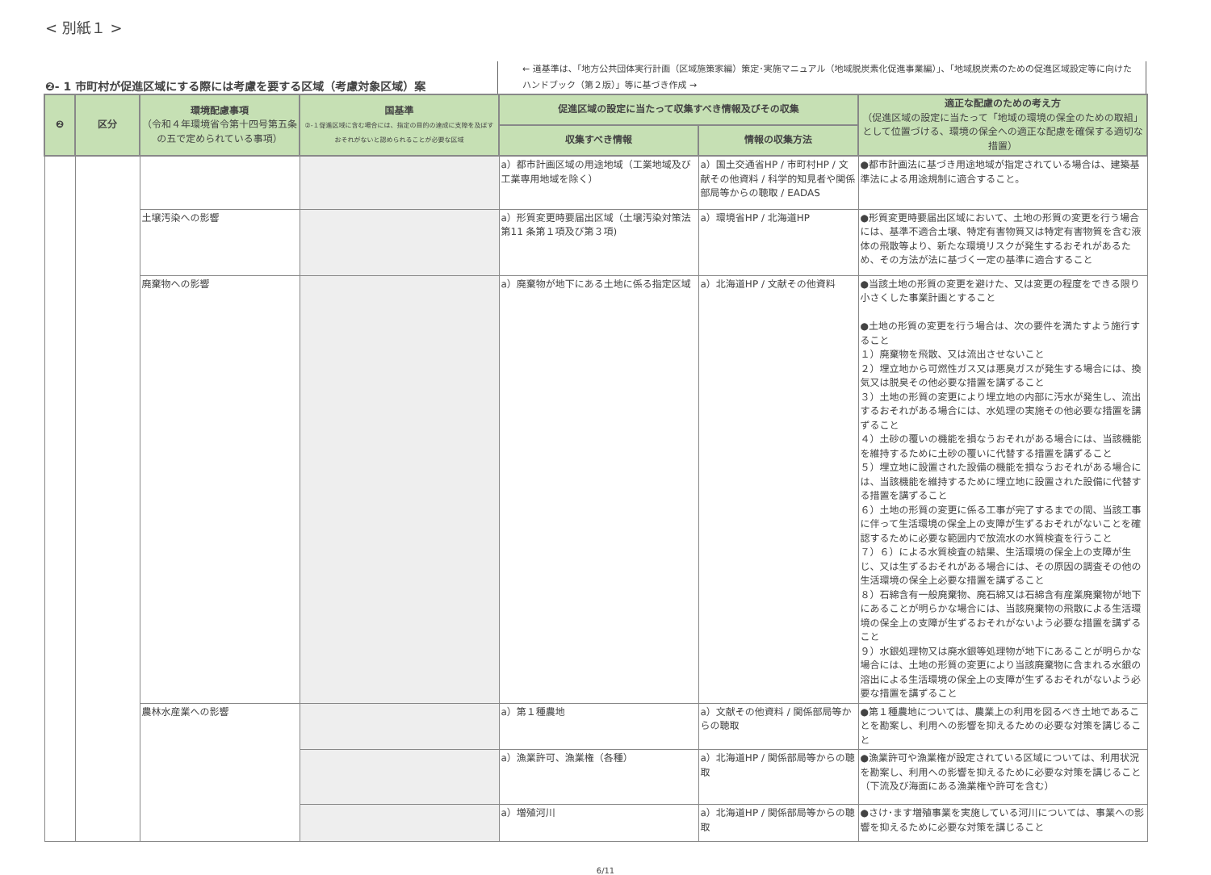< 別紙１ >
❷- 1 市町村が促進区域にする際には考慮を要する区域（考慮対象区域）案
← 道基準は、「地方公共団体実行計画（区域施策家編）策定･実施マニュアル（地域脱炭素化促進事業編）」、「地域脱炭素のための促進区域設定等に向けたハンドブック（第２版）」等に基づき作成 →
| ❷ | 区分 | 環境配慮事項 （令和４年環境省令第十四号第五条の五で定められている事項） | 国基準 ②-１促進区域に含む場合には、指定の目的の達成に支障を及ぼすおそれがないと認められることが必要な区域 | 促進区域の設定に当たって収集すべき情報及びその収集 | | 適正な配慮のための考え方 （促進区域の設定に当たって「地域の環境の保全のための取組」として位置づける、環境の保全への適正な配慮を確保する適切な措置） |
| --- | --- | --- | --- | --- | --- | --- |
| | | | | 収集すべき情報 | 情報の収集方法 | |
| | | | | a）都市計画区域の用途地域（工業地域及び工業専用地域を除く） | a）国土交通省HP / 市町村HP / 文献その他資料 / 科学的知見者や関係部局等からの聴取 / EADAS | ●都市計画法に基づき用途地域が指定されている場合は、建築基準法による用途規制に適合すること。 |
| | | 土壌汚染への影響 | | a）形質変更時要届出区域（土壌汚染対策法第11 条第１項及び第３項) | a）環境省HP / 北海道HP | ●形質変更時要届出区域において、土地の形質の変更を行う場合には、基準不適合土壌、特定有害物質又は特定有害物質を含む液体の飛散等より、新たな環境リスクが発生するおそれがあるため、その方法が法に基づく一定の基準に適合すること |
| | | 廃棄物への影響 | | a）廃棄物が地下にある土地に係る指定区域 | a）北海道HP / 文献その他資料 | ●当該土地の形質の変更を避けた、又は変更の程度をできる限り小さくした事業計画とすること ●土地の形質の変更を行う場合は、次の要件を満たすよう施行すること １）廃棄物を飛散、又は流出させないこと ２）埋立地から可燃性ガス又は悪臭ガスが発生する場合には、換気又は脱臭その他必要な措置を講ずること ３）土地の形質の変更により埋立地の内部に汚水が発生し、流出するおそれがある場合には、水処理の実施その他必要な措置を講ずること ４）土砂の覆いの機能を損なうおそれがある場合には、当該機能を維持するために土砂の覆いに代替する措置を講ずること ５）埋立地に設置された設備の機能を損なうおそれがある場合には、当該機能を維持するために埋立地に設置された設備に代替する措置を講ずること ６）土地の形質の変更に係る工事が完了するまでの間、当該工事に伴って生活環境の保全上の支障が生ずるおそれがないことを確認するために必要な範囲内で放流水の水質検査を行うこと ７）６）による水質検査の結果、生活環境の保全上の支障が生じ、又は生ずるおそれがある場合には、その原因の調査その他の生活環境の保全上必要な措置を講ずること ８）石綿含有一般廃棄物、廃石綿又は石綿含有産業廃棄物が地下にあることが明らかな場合には、当該廃棄物の飛散による生活環境の保全上の支障が生ずるおそれがないよう必要な措置を講ずること ９）水銀処理物又は廃水銀等処理物が地下にあることが明らかな場合には、土地の形質の変更により当該廃棄物に含まれる水銀の溶出による生活環境の保全上の支障が生ずるおそれがないよう必要な措置を講ずること |
| | | 農林水産業への影響 | | a）第１種農地 | a）文献その他資料 / 関係部局等からの聴取 | ●第１種農地については、農業上の利用を図るべき土地であることを勘案し、利用への影響を抑えるための必要な対策を講じること |
| | | | | a）漁業許可、漁業権（各種） | a）北海道HP / 関係部局等からの聴取 | ●漁業許可や漁業権が設定されている区域については、利用状況を勘案し、利用への影響を抑えるために必要な対策を講じること（下流及び海面にある漁業権や許可を含む） |
| | | | | a）増殖河川 | a）北海道HP / 関係部局等からの聴取 | ●さけ･ます増殖事業を実施している河川については、事業への影響を抑えるために必要な対策を講じること |
6/11